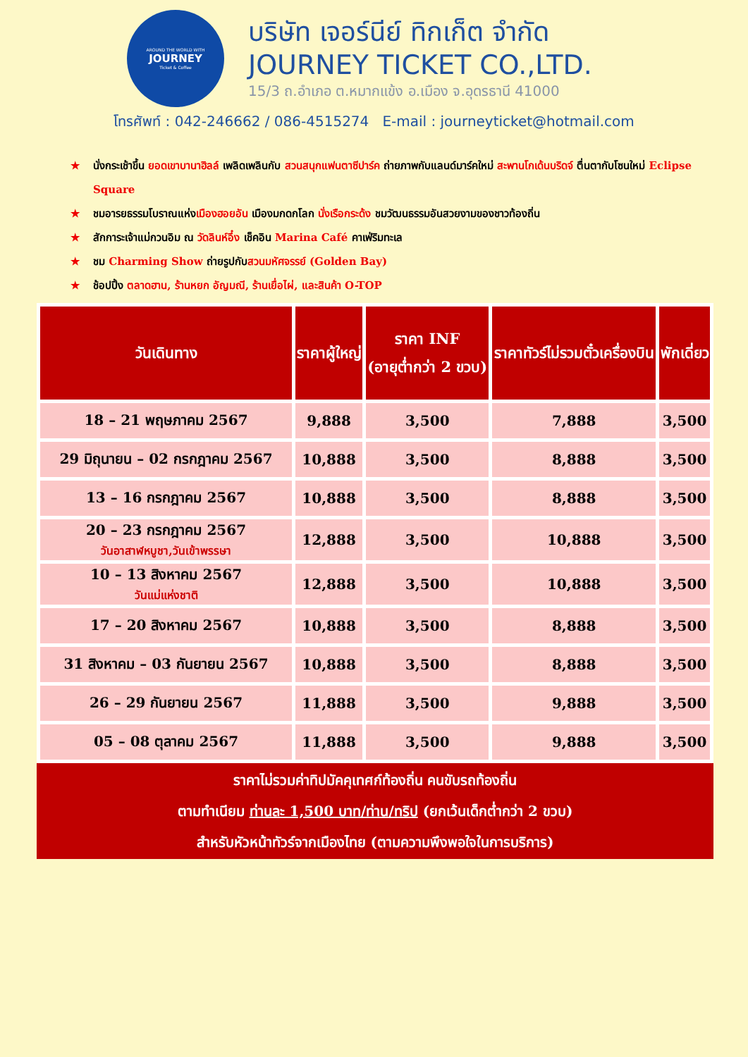AROUND THE WORLD WITH
JOURNEY
Ticket & Coffee
บริษัท เจอร์นีย์ ทิกเก็ต จำกัด
JOURNEY TICKET CO.,LTD.
15/3 ถ.อำเภอ ต.หมากแข้ง อ.เมือง จ.อุดรธานี 41000
โทรศัพท์ : 042-246662 / 086-4515274 E-mail : journeyticket@hotmail.com
★ นั่งกระเช้าขึ้น ยอดเขาบานาฮิลล์ เพลิดเพลินกับ สวนสนุกแฟนตาซีปาร์ค ถ่ายภาพกับแลนด์มาร์คใหม่ สะพานโกเด้นบริดจ์ ตื่นตากับโซนใหม่ Eclipse Square
★ ชมอารยธรรมโบราณแห่งเมืองฮอยอัน เมืองมกดกโลก นั่งเรือกระด้ง ชมวัฒนธรรมอันสวยงามของชาวท้องถิ่น
★ สักการะเจ้าแม่กวนอิม ณ วัดลินห์อึ๋ง เช็คอิน Marina Café คาเฟ่ริมทะเล
★ ชม Charming Show ถ่ายรูปกับสวนมหัศจรรย์ (Golden Bay)
★ ช้อปปิ้ง ตลาดฮาน, ร้านหยก อัญมณี, ร้านเยื่อไผ่, และสินค้า O-TOP
| วันเดินทาง | ราคาผู้ใหญ่ | ราคา INF (อายุต่ำกว่า 2 ขวบ) | ราคาทัวร์ไม่รวมตั๋วเครื่องบิน | พักเดี่ยว |
| --- | --- | --- | --- | --- |
| 18 – 21 พฤษภาคม 2567 | 9,888 | 3,500 | 7,888 | 3,500 |
| 29 มิถุนายน – 02 กรกฎาคม 2567 | 10,888 | 3,500 | 8,888 | 3,500 |
| 13 – 16 กรกฎาคม 2567 | 10,888 | 3,500 | 8,888 | 3,500 |
| 20 – 23 กรกฎาคม 2567 วันอาสาฬหบูชา,วันเข้าพรรษา | 12,888 | 3,500 | 10,888 | 3,500 |
| 10 – 13 สิงหาคม 2567 วันแม่แห่งชาติ | 12,888 | 3,500 | 10,888 | 3,500 |
| 17 – 20 สิงหาคม 2567 | 10,888 | 3,500 | 8,888 | 3,500 |
| 31 สิงหาคม – 03 กันยายน 2567 | 10,888 | 3,500 | 8,888 | 3,500 |
| 26 – 29 กันยายน 2567 | 11,888 | 3,500 | 9,888 | 3,500 |
| 05 – 08 ตุลาคม 2567 | 11,888 | 3,500 | 9,888 | 3,500 |
ราคาไม่รวมค่าทิปมัคคุเทศก์ท้องถิ่น คนขับรถท้องถิ่น
ตามทำเนียม ท่านละ 1,500 บาท/ท่าน/ทริป (ยกเว้นเด็กต่ำกว่า 2 ขวบ)
สำหรับหัวหน้าทัวร์จากเมืองไทย (ตามความพึงพอใจในการบริการ)